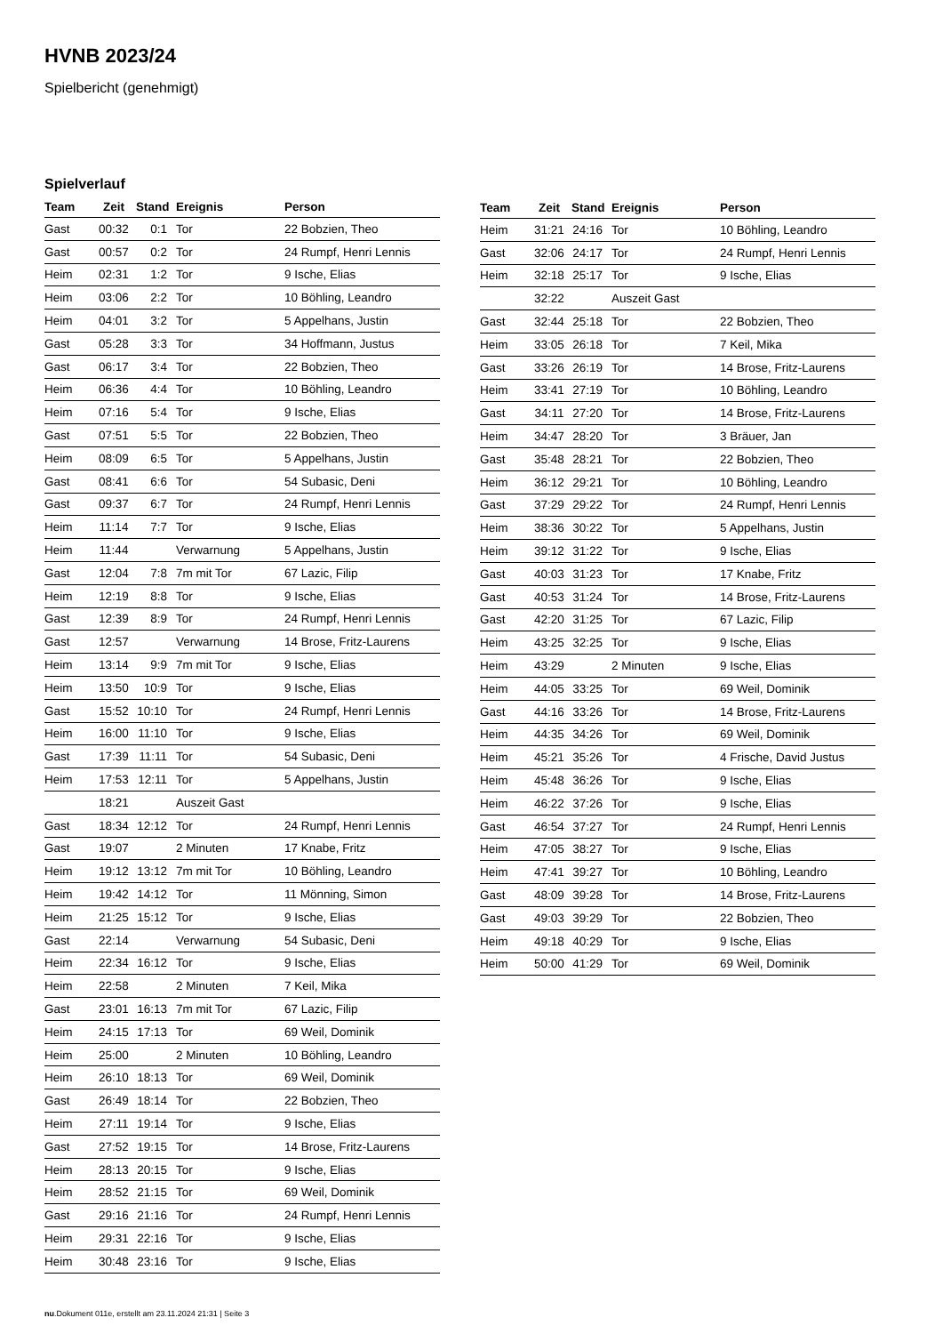HVNB 2023/24
Spielbericht (genehmigt)
Spielverlauf
| Team | Zeit | Stand | Ereignis | Person |
| --- | --- | --- | --- | --- |
| Gast | 00:32 | 0:1 | Tor | 22 Bobzien, Theo |
| Gast | 00:57 | 0:2 | Tor | 24 Rumpf, Henri Lennis |
| Heim | 02:31 | 1:2 | Tor | 9 Ische, Elias |
| Heim | 03:06 | 2:2 | Tor | 10 Böhling, Leandro |
| Heim | 04:01 | 3:2 | Tor | 5 Appelhans, Justin |
| Gast | 05:28 | 3:3 | Tor | 34 Hoffmann, Justus |
| Gast | 06:17 | 3:4 | Tor | 22 Bobzien, Theo |
| Heim | 06:36 | 4:4 | Tor | 10 Böhling, Leandro |
| Heim | 07:16 | 5:4 | Tor | 9 Ische, Elias |
| Gast | 07:51 | 5:5 | Tor | 22 Bobzien, Theo |
| Heim | 08:09 | 6:5 | Tor | 5 Appelhans, Justin |
| Gast | 08:41 | 6:6 | Tor | 54 Subasic, Deni |
| Gast | 09:37 | 6:7 | Tor | 24 Rumpf, Henri Lennis |
| Heim | 11:14 | 7:7 | Tor | 9 Ische, Elias |
| Heim | 11:44 | | Verwarnung | 5 Appelhans, Justin |
| Gast | 12:04 | 7:8 | 7m mit Tor | 67 Lazic, Filip |
| Heim | 12:19 | 8:8 | Tor | 9 Ische, Elias |
| Gast | 12:39 | 8:9 | Tor | 24 Rumpf, Henri Lennis |
| Gast | 12:57 | | Verwarnung | 14 Brose, Fritz-Laurens |
| Heim | 13:14 | 9:9 | 7m mit Tor | 9 Ische, Elias |
| Heim | 13:50 | 10:9 | Tor | 9 Ische, Elias |
| Gast | 15:52 | 10:10 | Tor | 24 Rumpf, Henri Lennis |
| Heim | 16:00 | 11:10 | Tor | 9 Ische, Elias |
| Gast | 17:39 | 11:11 | Tor | 54 Subasic, Deni |
| Heim | 17:53 | 12:11 | Tor | 5 Appelhans, Justin |
| | 18:21 | | Auszeit Gast | |
| Gast | 18:34 | 12:12 | Tor | 24 Rumpf, Henri Lennis |
| Gast | 19:07 | | 2 Minuten | 17 Knabe, Fritz |
| Heim | 19:12 | 13:12 | 7m mit Tor | 10 Böhling, Leandro |
| Heim | 19:42 | 14:12 | Tor | 11 Mönning, Simon |
| Heim | 21:25 | 15:12 | Tor | 9 Ische, Elias |
| Gast | 22:14 | | Verwarnung | 54 Subasic, Deni |
| Heim | 22:34 | 16:12 | Tor | 9 Ische, Elias |
| Heim | 22:58 | | 2 Minuten | 7 Keil, Mika |
| Gast | 23:01 | 16:13 | 7m mit Tor | 67 Lazic, Filip |
| Heim | 24:15 | 17:13 | Tor | 69 Weil, Dominik |
| Heim | 25:00 | | 2 Minuten | 10 Böhling, Leandro |
| Heim | 26:10 | 18:13 | Tor | 69 Weil, Dominik |
| Gast | 26:49 | 18:14 | Tor | 22 Bobzien, Theo |
| Heim | 27:11 | 19:14 | Tor | 9 Ische, Elias |
| Gast | 27:52 | 19:15 | Tor | 14 Brose, Fritz-Laurens |
| Heim | 28:13 | 20:15 | Tor | 9 Ische, Elias |
| Heim | 28:52 | 21:15 | Tor | 69 Weil, Dominik |
| Gast | 29:16 | 21:16 | Tor | 24 Rumpf, Henri Lennis |
| Heim | 29:31 | 22:16 | Tor | 9 Ische, Elias |
| Heim | 30:48 | 23:16 | Tor | 9 Ische, Elias |
| Team | Zeit | Stand | Ereignis | Person |
| --- | --- | --- | --- | --- |
| Heim | 31:21 | 24:16 | Tor | 10 Böhling, Leandro |
| Gast | 32:06 | 24:17 | Tor | 24 Rumpf, Henri Lennis |
| Heim | 32:18 | 25:17 | Tor | 9 Ische, Elias |
| | 32:22 | | Auszeit Gast | |
| Gast | 32:44 | 25:18 | Tor | 22 Bobzien, Theo |
| Heim | 33:05 | 26:18 | Tor | 7 Keil, Mika |
| Gast | 33:26 | 26:19 | Tor | 14 Brose, Fritz-Laurens |
| Heim | 33:41 | 27:19 | Tor | 10 Böhling, Leandro |
| Gast | 34:11 | 27:20 | Tor | 14 Brose, Fritz-Laurens |
| Heim | 34:47 | 28:20 | Tor | 3 Bräuer, Jan |
| Gast | 35:48 | 28:21 | Tor | 22 Bobzien, Theo |
| Heim | 36:12 | 29:21 | Tor | 10 Böhling, Leandro |
| Gast | 37:29 | 29:22 | Tor | 24 Rumpf, Henri Lennis |
| Heim | 38:36 | 30:22 | Tor | 5 Appelhans, Justin |
| Heim | 39:12 | 31:22 | Tor | 9 Ische, Elias |
| Gast | 40:03 | 31:23 | Tor | 17 Knabe, Fritz |
| Gast | 40:53 | 31:24 | Tor | 14 Brose, Fritz-Laurens |
| Gast | 42:20 | 31:25 | Tor | 67 Lazic, Filip |
| Heim | 43:25 | 32:25 | Tor | 9 Ische, Elias |
| Heim | 43:29 | | 2 Minuten | 9 Ische, Elias |
| Heim | 44:05 | 33:25 | Tor | 69 Weil, Dominik |
| Gast | 44:16 | 33:26 | Tor | 14 Brose, Fritz-Laurens |
| Heim | 44:35 | 34:26 | Tor | 69 Weil, Dominik |
| Heim | 45:21 | 35:26 | Tor | 4 Frische, David Justus |
| Heim | 45:48 | 36:26 | Tor | 9 Ische, Elias |
| Heim | 46:22 | 37:26 | Tor | 9 Ische, Elias |
| Gast | 46:54 | 37:27 | Tor | 24 Rumpf, Henri Lennis |
| Heim | 47:05 | 38:27 | Tor | 9 Ische, Elias |
| Heim | 47:41 | 39:27 | Tor | 10 Böhling, Leandro |
| Gast | 48:09 | 39:28 | Tor | 14 Brose, Fritz-Laurens |
| Gast | 49:03 | 39:29 | Tor | 22 Bobzien, Theo |
| Heim | 49:18 | 40:29 | Tor | 9 Ische, Elias |
| Heim | 50:00 | 41:29 | Tor | 69 Weil, Dominik |
nu.Dokument 011e, erstellt am 23.11.2024 21:31 | Seite 3